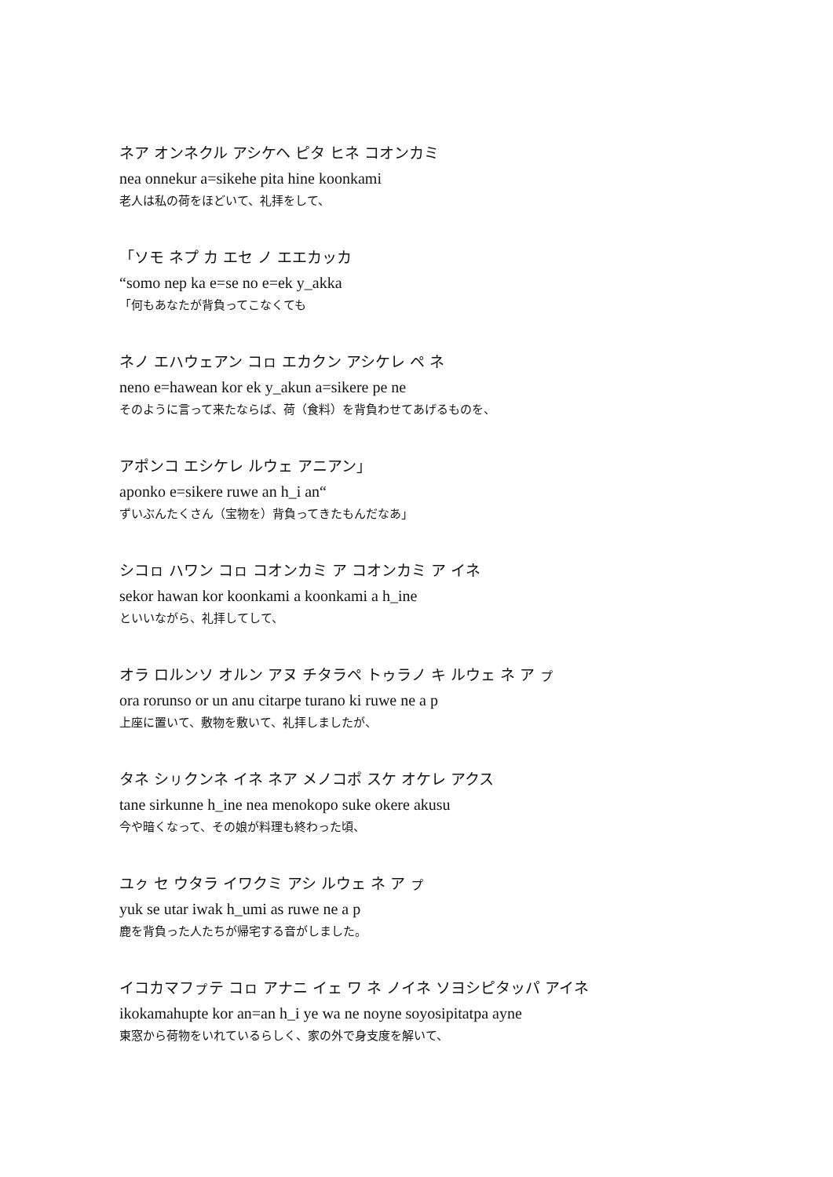ネア オンネクル アシケヘ ピタ ヒネ コオンカミ
nea onnekur a=sikehe pita hine koonkami
老人は私の荷をほどいて、礼拝をして、
「ソモ ネプ カ エセ ノ エエカッカ
“somo nep ka e=se no e=ek y_akka
「何もあなたが背負ってこなくても
ネノ エハウェアン コㇿ エカクン アシケレ ペ ネ
neno e=hawean kor ek y_akun a=sikere pe ne
そのように言って来たならば、荷（食料）を背負わせてあげるものを、
アポンコ エシケレ ルウェ アニアン」
aponko e=sikere ruwe an h_i an“
ずいぶんたくさん（宝物を）背負ってきたもんだなあ」
シコㇿ ハワン コㇿ コオンカミ ア コオンカミ ア イネ
sekor hawan kor koonkami a koonkami a h_ine
といいながら、礼拝してして、
オラ ロルンソ オルン アヌ チタラペ トゥラノ キ ルウェ ネ ア ㇷ゚
ora rorunso or un anu citarpe turano ki ruwe ne a p
上座に置いて、敷物を敷いて、礼拝しましたが、
タネ シㇼクンネ イネ ネア メノコポ スケ オケレ アクス
tane sirkunne h_ine nea menokopo suke okere akusu
今や暗くなって、その娘が料理も終わった頃、
ユㇰ セ ウタラ イワクミ アシ ルウェ ネ ア ㇷ゚
yuk se utar iwak h_umi as ruwe ne a p
鹿を背負った人たちが帰宅する音がしました。
イコカマフㇷ゚テ コㇿ アナニ イェ ワ ネ ノイネ ソヨシピタッパ アイネ
ikokamahupte kor an=an h_i ye wa ne noyne soyosipitatpa ayne
東窓から荷物をいれているらしく、家の外で身支度を解いて、